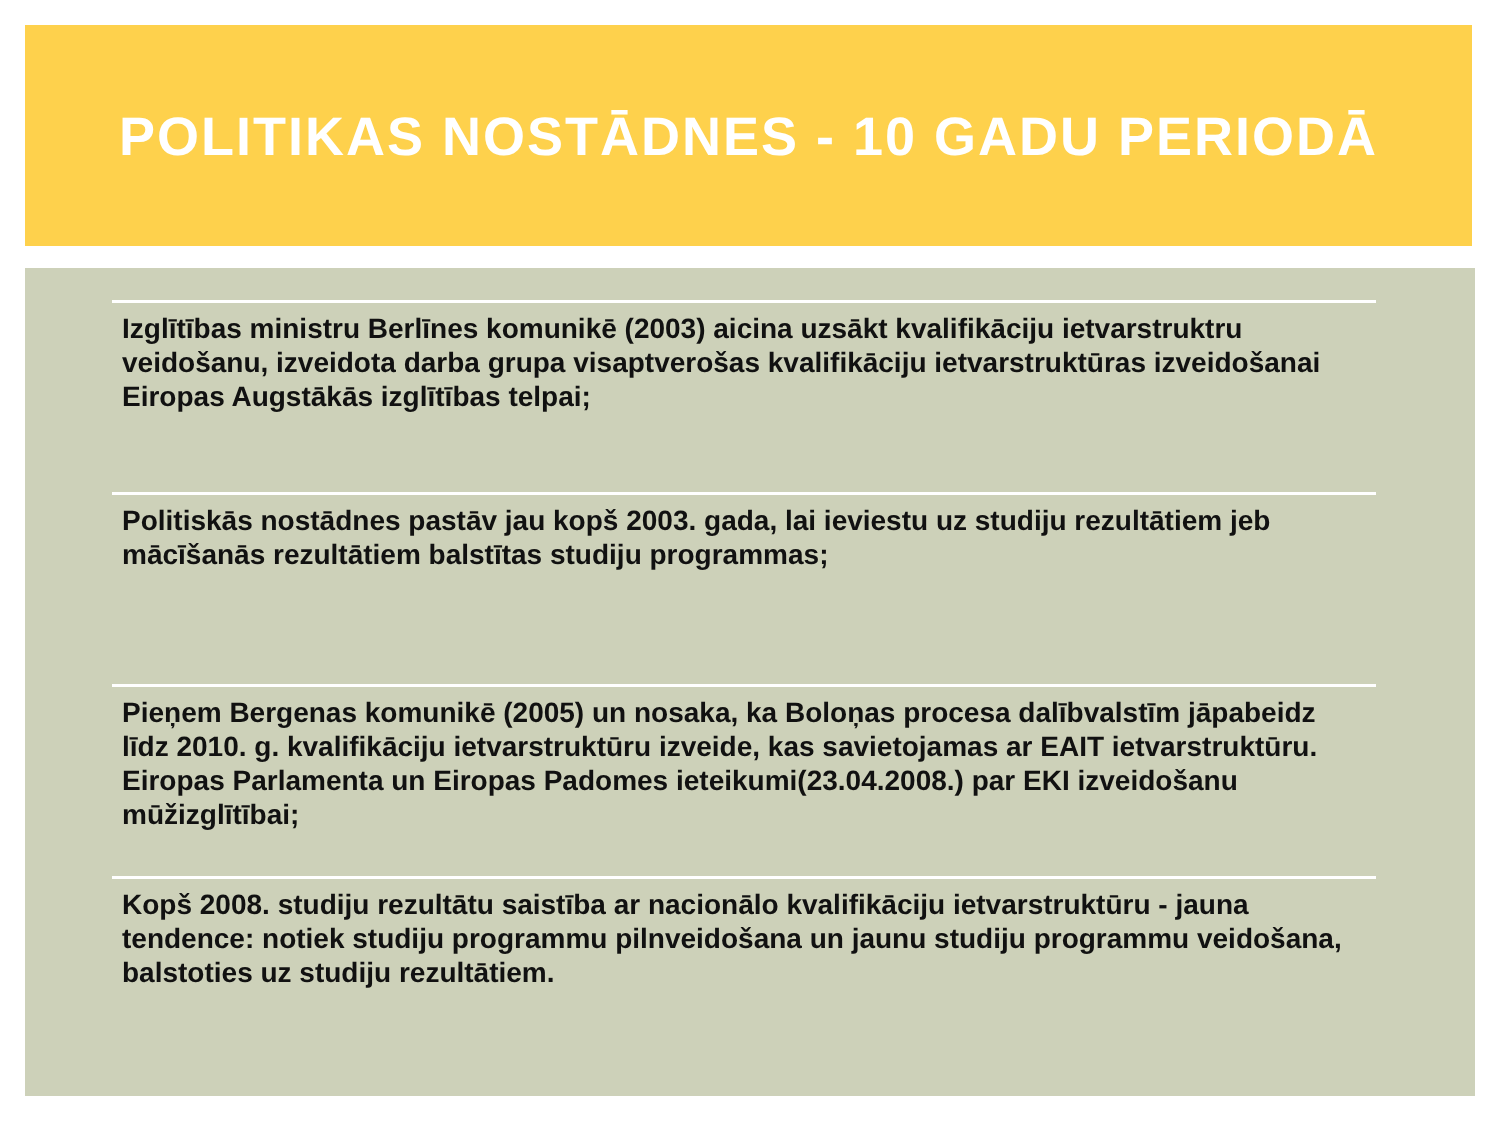POLITIKAS NOSTĀDNES - 10 GADU PERIODĀ
Izglītības ministru Berlīnes komunikē (2003) aicina uzsākt kvalifikāciju ietvarstruktru veidošanu, izveidota darba grupa visaptverošas kvalifikāciju ietvarstruktūras izveidošanai Eiropas Augstākās izglītības telpai;
Politiskās nostādnes pastāv jau kopš 2003. gada, lai ieviestu uz studiju rezultātiem jeb mācīšanās rezultātiem balstītas studiju programmas;
Pieņem Bergenas komunikē (2005) un nosaka, ka Boloņas procesa dalībvalstīm jāpabeidz līdz 2010. g. kvalifikāciju ietvarstruktūru izveide, kas savietojamas ar EAIT ietvarstruktūru. Eiropas Parlamenta un Eiropas Padomes ieteikumi(23.04.2008.) par EKI izveidošanu mūžizglītībai;
Kopš 2008. studiju rezultātu saistība ar nacionālo kvalifikāciju ietvarstruktūru - jauna tendence: notiek studiju programmu pilnveidošana un jaunu studiju programmu veidošana, balstoties uz studiju rezultātiem.